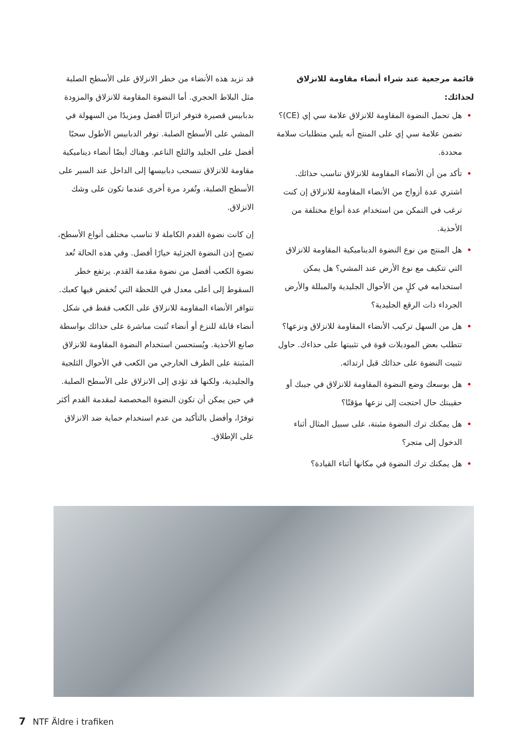قد تزيد هذه الأنضاء من خطر الانزلاق على الأسطح الصلبة مثل البلاط الحجري. أما النضوة المقاومة للانزلاق والمزودة بدبابيس قصيرة فتوفر اتزانًا أفضل ومزيدًا من السهولة في المشي على الأسطح الصلبة. توفر الدبابيس الأطول سحبًا أفضل على الجليد والثلج الناعم. وهناك أيضًا أنضاء ديناميكية مقاومة للانزلاق تنسحب دبابيسها إلى الداخل عند السير على الأسطح الصلبة، وتُفرد مرة أخرى عندما تكون على وشك الانزلاق.
إن كانت نضوة القدم الكاملة لا تناسب مختلف أنواع الأسطح، تصبح إذن النضوة الجزئية خيارًا أفضل. وفي هذه الحالة تُعد نضوة الكعب أفضل من نضوة مقدمة القدم. يرتفع خطر السقوط إلى أعلى معدل في اللحظة التي تُخفض فيها كعبك. تتوافر الأنضاء المقاومة للانزلاق على الكعب فقط في شكل أنضاء قابلة للنزع أو أنضاء تُثبت مباشرة على حذائك بواسطة صانع الأحذية. ويُستحسن استخدام النضوة المقاومة للانزلاق المثبتة على الطرف الخارجي من الكعب في الأحوال الثلجية والجليدية، ولكنها قد تؤدي إلى الانزلاق على الأسطح الصلبة. في حين يمكن أن تكون النضوة المخصصة لمقدمة القدم أكثر توفرًا، وأفضل بالتأكيد من عدم استخدام حماية ضد الانزلاق على الإطلاق.
قائمة مرجعية عند شراء أنضاء مقاومة للانزلاق لحذائك:
هل تحمل النضوة المقاومة للانزلاق علامة سي إي (CE)؟ تضمن علامة سي إي على المنتج أنه يلبي متطلبات سلامة محددة.
تأكد من أن الأنضاء المقاومة للانزلاق تناسب حذائك. اشتري عدة أزواج من الأنضاء المقاومة للانزلاق إن كنت ترغب في التمكن من استخدام عدة أنواع مختلفة من الأحذية.
هل المنتج من نوع النضوة الديناميكية المقاومة للانزلاق التي تتكيف مع نوع الأرض عند المشي؟ هل يمكن استخدامه في كلٍ من الأحوال الجليدية والمبللة والأرض الجرداء ذات الرقع الجليدية؟
هل من السهل تركيب الأنضاء المقاومة للانزلاق ونزعها؟ تتطلب بعض الموديلات قوة في تثبيتها على حذاءك. حاول تثبيت النضوة على حذائك قبل ارتدائه.
هل بوسعك وضع النضوة المقاومة للانزلاق في جيبك أو حقيبتك حال احتجت إلى نزعها مؤقتًا؟
هل يمكنك ترك النضوة مثبتة، على سبيل المثال أثناء الدخول إلى متجر؟
هل يمكنك ترك النضوة في مكانها أثناء القيادة؟
7 NTF Äldre i trafiken